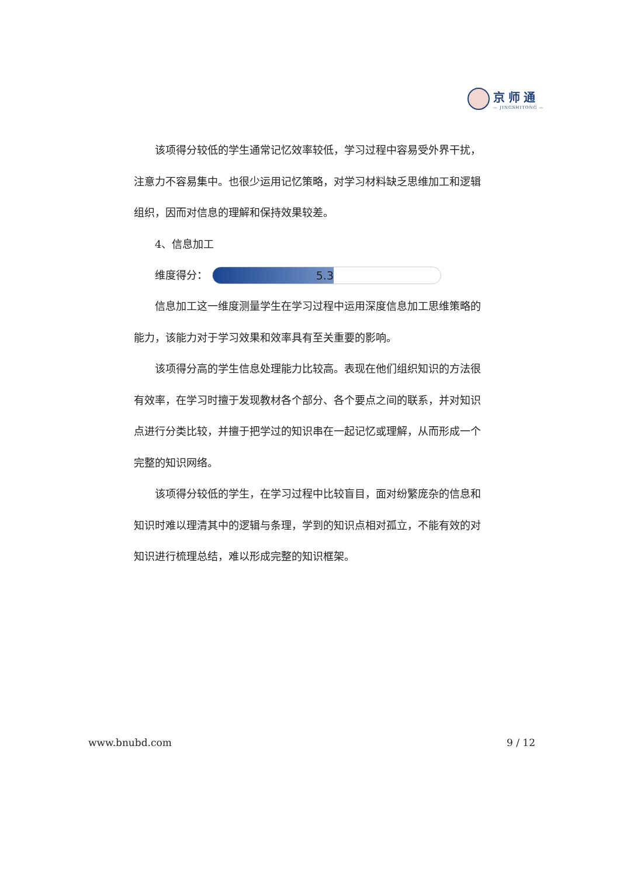京师通
— JINGSHITONG —
该项得分较低的学生通常记忆效率较低，学习过程中容易受外界干扰，注意力不容易集中。也很少运用记忆策略，对学习材料缺乏思维加工和逻辑组织，因而对信息的理解和保持效果较差。
4、信息加工
维度得分：
5.3
信息加工这一维度测量学生在学习过程中运用深度信息加工思维策略的能力，该能力对于学习效果和效率具有至关重要的影响。
该项得分高的学生信息处理能力比较高。表现在他们组织知识的方法很有效率，在学习时擅于发现教材各个部分、各个要点之间的联系，并对知识点进行分类比较，并擅于把学过的知识串在一起记忆或理解，从而形成一个完整的知识网络。
该项得分较低的学生，在学习过程中比较盲目，面对纷繁庞杂的信息和知识时难以理清其中的逻辑与条理，学到的知识点相对孤立，不能有效的对知识进行梳理总结，难以形成完整的知识框架。
www.bnubd.com 9 / 12